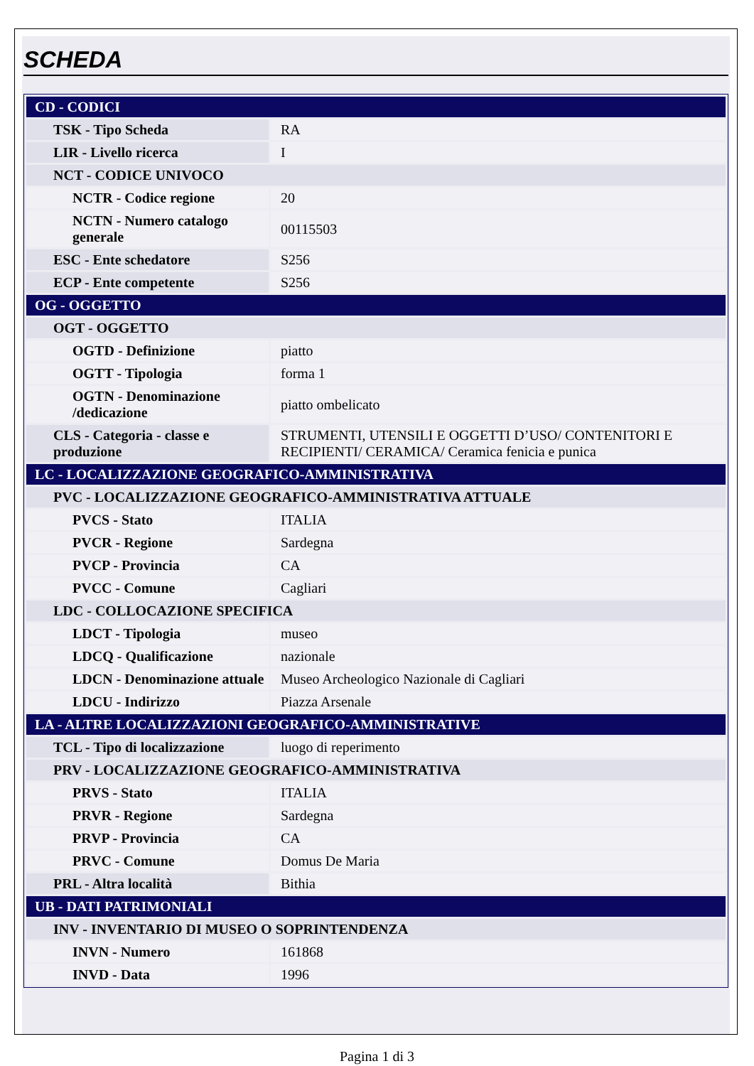SCHEDA
| CD - CODICI | |
| TSK - Tipo Scheda | RA |
| LIR - Livello ricerca | I |
| NCT - CODICE UNIVOCO | |
| NCTR - Codice regione | 20 |
| NCTN - Numero catalogo generale | 00115503 |
| ESC - Ente schedatore | S256 |
| ECP - Ente competente | S256 |
| OG - OGGETTO | |
| OGT - OGGETTO | |
| OGTD - Definizione | piatto |
| OGTT - Tipologia | forma 1 |
| OGTN - Denominazione /dedicazione | piatto ombelicato |
| CLS - Categoria - classe e produzione | STRUMENTI, UTENSILI E OGGETTI D’USO/ CONTENITORI E RECIPIENTI/ CERAMICA/ Ceramica fenicia e punica |
| LC - LOCALIZZAZIONE GEOGRAFICO-AMMINISTRATIVA | |
| PVC - LOCALIZZAZIONE GEOGRAFICO-AMMINISTRATIVA ATTUALE | |
| PVCS - Stato | ITALIA |
| PVCR - Regione | Sardegna |
| PVCP - Provincia | CA |
| PVCC - Comune | Cagliari |
| LDC - COLLOCAZIONE SPECIFICA | |
| LDCT - Tipologia | museo |
| LDCQ - Qualificazione | nazionale |
| LDCN - Denominazione attuale | Museo Archeologico Nazionale di Cagliari |
| LDCU - Indirizzo | Piazza Arsenale |
| LA - ALTRE LOCALIZZAZIONI GEOGRAFICO-AMMINISTRATIVE | |
| TCL - Tipo di localizzazione | luogo di reperimento |
| PRV - LOCALIZZAZIONE GEOGRAFICO-AMMINISTRATIVA | |
| PRVS - Stato | ITALIA |
| PRVR - Regione | Sardegna |
| PRVP - Provincia | CA |
| PRVC - Comune | Domus De Maria |
| PRL - Altra località | Bithia |
| UB - DATI PATRIMONIALI | |
| INV - INVENTARIO DI MUSEO O SOPRINTENDENZA | |
| INVN - Numero | 161868 |
| INVD - Data | 1996 |
Pagina 1 di 3